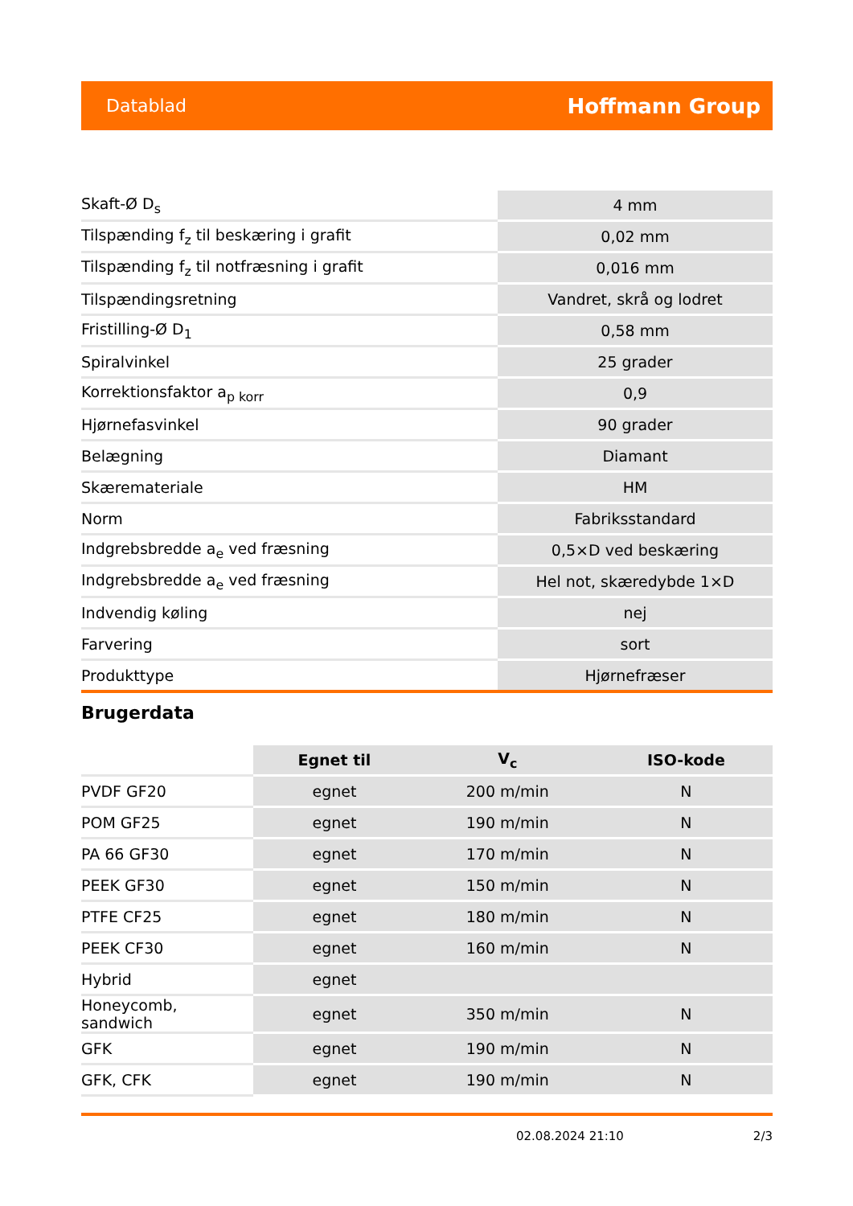Datablad Hoffmann Group
| Skaft-Ø D<sub>s</sub> | 4 mm |
| Tilspænding f<sub>z</sub> til beskæring i grafit | 0,02 mm |
| Tilspænding f<sub>z</sub> til notfræsning i grafit | 0,016 mm |
| Tilspændingsretning | Vandret, skrå og lodret |
| Fristilling-Ø D<sub>1</sub> | 0,58 mm |
| Spiralvinkel | 25 grader |
| Korrektionsfaktor a<sub>p korr</sub> | 0,9 |
| Hjørnefasvinkel | 90 grader |
| Belægning | Diamant |
| Skæremateriale | HM |
| Norm | Fabriksstandard |
| Indgrebsbredde a<sub>e</sub> ved fræsning | 0,5×D ved beskæring |
| Indgrebsbredde a<sub>e</sub> ved fræsning | Hel not, skæredybde 1×D |
| Indvendig køling | nej |
| Farvering | sort |
| Produkttype | Hjørnefræser |
Brugerdata
| | Egnet til | V<sub>c</sub> | ISO-kode |
| --- | --- | --- | --- |
| PVDF GF20 | egnet | 200 m/min | N |
| POM GF25 | egnet | 190 m/min | N |
| PA 66 GF30 | egnet | 170 m/min | N |
| PEEK GF30 | egnet | 150 m/min | N |
| PTFE CF25 | egnet | 180 m/min | N |
| PEEK CF30 | egnet | 160 m/min | N |
| Hybrid | egnet | | |
| Honeycomb, sandwich | egnet | 350 m/min | N |
| GFK | egnet | 190 m/min | N |
| GFK, CFK | egnet | 190 m/min | N |
02.08.2024 21:10 2/3